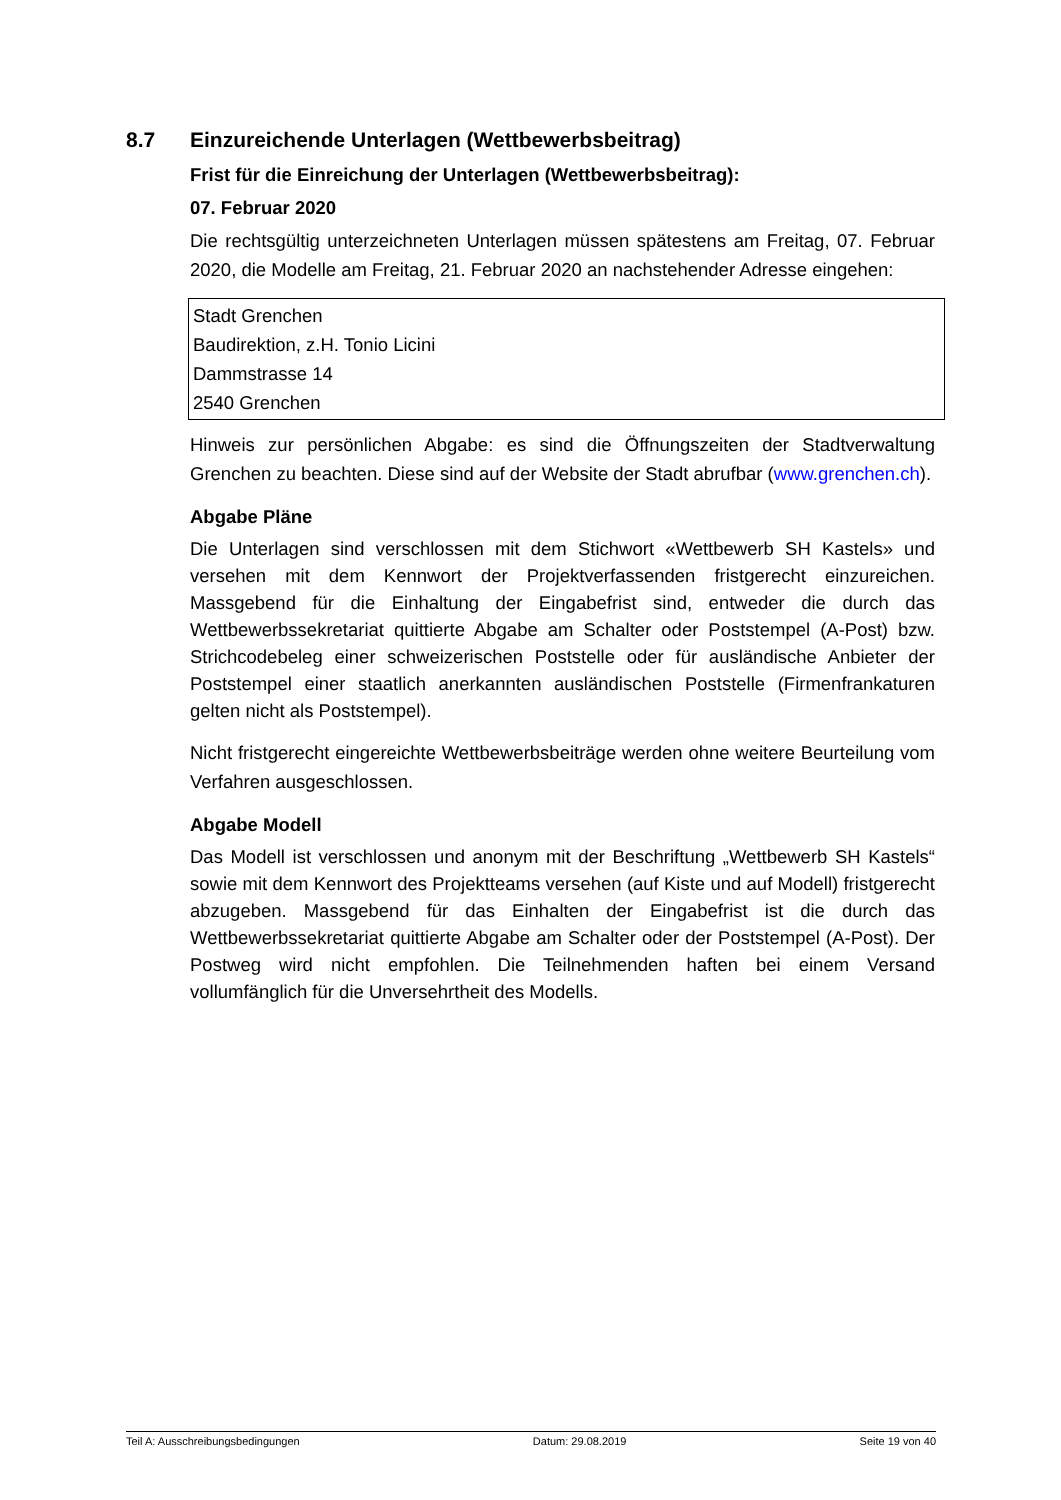8.7 Einzureichende Unterlagen (Wettbewerbsbeitrag)
Frist für die Einreichung der Unterlagen (Wettbewerbsbeitrag):
07. Februar 2020
Die rechtsgültig unterzeichneten Unterlagen müssen spätestens am Freitag, 07. Februar 2020, die Modelle am Freitag, 21. Februar 2020 an nachstehender Adresse eingehen:
Stadt Grenchen
Baudirektion, z.H. Tonio Licini
Dammstrasse 14
2540 Grenchen
Hinweis zur persönlichen Abgabe: es sind die Öffnungszeiten der Stadtverwaltung Grenchen zu beachten. Diese sind auf der Website der Stadt abrufbar (www.grenchen.ch).
Abgabe Pläne
Die Unterlagen sind verschlossen mit dem Stichwort «Wettbewerb SH Kastels» und versehen mit dem Kennwort der Projektverfassenden fristgerecht einzureichen. Massgebend für die Einhaltung der Eingabefrist sind, entweder die durch das Wettbewerbssekretariat quittierte Abgabe am Schalter oder Poststempel (A-Post) bzw. Strichcodebeleg einer schweizerischen Poststelle oder für ausländische Anbieter der Poststempel einer staatlich anerkannten ausländischen Poststelle (Firmenfrankaturen gelten nicht als Poststempel).
Nicht fristgerecht eingereichte Wettbewerbsbeiträge werden ohne weitere Beurteilung vom Verfahren ausgeschlossen.
Abgabe Modell
Das Modell ist verschlossen und anonym mit der Beschriftung „Wettbewerb SH Kastels“ sowie mit dem Kennwort des Projektteams versehen (auf Kiste und auf Modell) fristgerecht abzugeben. Massgebend für das Einhalten der Eingabefrist ist die durch das Wettbewerbssekretariat quittierte Abgabe am Schalter oder der Poststempel (A-Post). Der Postweg wird nicht empfohlen. Die Teilnehmenden haften bei einem Versand vollumfänglich für die Unversehrtheit des Modells.
Teil A: Ausschreibungsbedingungen Datum: 29.08.2019 Seite 19 von 40